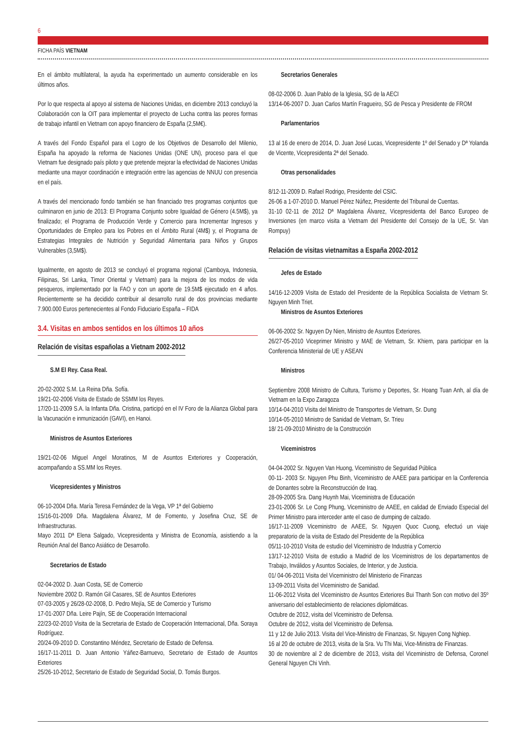6
FICHA PAÍS VIETNAM
En el ámbito multilateral, la ayuda ha experimentado un aumento considerable en los últimos años.
Por lo que respecta al apoyo al sistema de Naciones Unidas, en diciembre 2013 concluyó la Colaboración con la OIT para implementar el proyecto de Lucha contra las peores formas de trabajo infantil en Vietnam con apoyo financiero de España (2,5M€).
A través del Fondo Español para el Logro de los Objetivos de Desarrollo del Milenio, España ha apoyado la reforma de Naciones Unidas (ONE UN), proceso para el que Vietnam fue designado país piloto y que pretende mejorar la efectividad de Naciones Unidas mediante una mayor coordinación e integración entre las agencias de NNUU con presencia en el país.
A través del mencionado fondo también se han financiado tres programas conjuntos que culminaron en junio de 2013: El Programa Conjunto sobre Igualdad de Género (4.5M$), ya finalizado; el Programa de Producción Verde y Comercio para Incrementar Ingresos y Oportunidades de Empleo para los Pobres en el Ámbito Rural (4M$) y, el Programa de Estrategias Integrales de Nutrición y Seguridad Alimentaria para Niños y Grupos Vulnerables (3,5M$).
Igualmente, en agosto de 2013 se concluyó el programa regional (Camboya, Indonesia, Filipinas, Sri Lanka, Timor Oriental y Vietnam) para la mejora de los modos de vida pesqueros, implementado por la FAO y con un aporte de 19.5M$ ejecutado en 4 años. Recientemente se ha decidido contribuir al desarrollo rural de dos provincias mediante 7.900.000 Euros pertenecientes al Fondo Fiduciario España – FIDA
3.4. Visitas en ambos sentidos en los últimos 10 años
Relación de visitas españolas a Vietnam 2002-2012
S.M El Rey. Casa Real.
20-02-2002 S.M. La Reina Dña. Sofía.
19/21-02-2006 Visita de Estado de SSMM los Reyes.
17/20-11-2009 S.A. la Infanta Dña. Cristina, participó en el IV Foro de la Alianza Global para la Vacunación e inmunización (GAVI), en Hanoi.
Ministros de Asuntos Exteriores
19/21-02-06 Miguel Angel Moratinos, M de Asuntos Exteriores y Cooperación, acompañando a SS.MM los Reyes.
Vicepresidentes y Ministros
06-10-2004 Dña. María Teresa Fernández de la Vega, VP 1ª del Gobierno
15/16-01-2009 Dña. Magdalena Álvarez, M de Fomento, y Josefina Cruz, SE de Infraestructuras.
Mayo 2011 Dª Elena Salgado, Vicepresidenta y Ministra de Economía, asistiendo a la Reunión Anal del Banco Asiático de Desarrollo.
Secretarios de Estado
02-04-2002 D. Juan Costa, SE de Comercio
Noviembre 2002 D. Ramón Gil Casares, SE de Asuntos Exteriores
07-03-2005 y 26/28-02-2008, D. Pedro Mejía, SE de Comercio y Turismo
17-01-2007 Dña. Leire Pajín, SE de Cooperación Internacional
22/23-02-2010 Visita de la Secretaria de Estado de Cooperación Internacional, Dña. Soraya Rodríguez.
20/24-09-2010 D. Constantino Méndez, Secretario de Estado de Defensa.
16/17-11-2011 D. Juan Antonio Yáñez-Barnuevo, Secretario de Estado de Asuntos Exteriores
25/26-10-2012, Secretario de Estado de Seguridad Social, D. Tomás Burgos.
Secretarios Generales
08-02-2006 D. Juan Pablo de la Iglesia, SG de la AECI
13/14-06-2007 D. Juan Carlos Martín Fragueiro, SG de Pesca y Presidente de FROM
Parlamentarios
13 al 16 de enero de 2014, D. Juan José Lucas, Vicepresidente 1º del Senado y Dª Yolanda de Vicente, Vicepresidenta 2ª del Senado.
Otras personalidades
8/12-11-2009 D. Rafael Rodrigo, Presidente del CSIC.
26-06 a 1-07-2010 D. Manuel Pérez Núñez, Presidente del Tribunal de Cuentas.
31-10 02-11 de 2012 Dª Magdalena Álvarez, Vicepresidenta del Banco Europeo de Inversiones (en marco visita a Vietnam del Presidente del Consejo de la UE, Sr. Van Rompuy)
Relación de visitas vietnamitas a España 2002-2012
Jefes de Estado
14/16-12-2009 Visita de Estado del Presidente de la República Socialista de Vietnam Sr. Nguyen Minh Triet.
Ministros de Asuntos Exteriores
06-06-2002 Sr. Nguyen Dy Nien, Ministro de Asuntos Exteriores.
26/27-05-2010 Viceprimer Ministro y MAE de Vietnam, Sr. Khiem, para participar en la Conferencia Ministerial de UE y ASEAN
Ministros
Septiembre 2008 Ministro de Cultura, Turismo y Deportes, Sr. Hoang Tuan Anh, al día de Vietnam en la Expo Zaragoza
10/14-04-2010 Visita del Ministro de Transportes de Vietnam, Sr. Dung
10/14-05-2010 Ministro de Sanidad de Vietnam, Sr. Trieu
18/ 21-09-2010 Ministro de la Construcción
Viceministros
04-04-2002 Sr. Nguyen Van Huong, Viceministro de Seguridad Pública
00-11- 2003 Sr. Nguyen Phu Binh, Viceministro de AAEE para participar en la Conferencia de Donantes sobre la Reconstrucción de Iraq.
28-09-2005 Sra. Dang Huynh Mai, Viceministra de Educación
23-01-2006 Sr. Le Cong Phung, Viceministro de AAEE, en calidad de Enviado Especial del Primer Ministro para interceder ante el caso de dumping de calzado.
16/17-11-2009 Viceministro de AAEE, Sr. Nguyen Quoc Cuong, efectuó un viaje preparatorio de la visita de Estado del Presidente de la República
05/11-10-2010 Visita de estudio del Viceministro de Industria y Comercio
13/17-12-2010 Visita de estudio a Madrid de los Viceministros de los departamentos de Trabajo, Inválidos y Asuntos Sociales, de Interior, y de Justicia.
01/ 04-06-2011 Visita del Viceministro del Ministerio de Finanzas
13-09-2011 Visita del Viceministro de Sanidad.
11-06-2012 Visita del Viceministro de Asuntos Exteriores Bui Thanh Son con motivo del 35º aniversario del establecimiento de relaciones diplomáticas.
Octubre de 2012, visita del Viceministro de Defensa.
Octubre de 2012, visita del Viceministro de Defensa.
11 y 12 de Julio 2013. Visita del Vice-Ministro de Finanzas, Sr. Nguyen Cong Nghiep.
16 al 20 de octubre de 2013, visita de la Sra. Vu Thi Mai, Vice-Ministra de Finanzas.
30 de noviembre al 2 de diciembre de 2013, visita del Viceministro de Defensa, Coronel General Nguyen Chi Vinh.